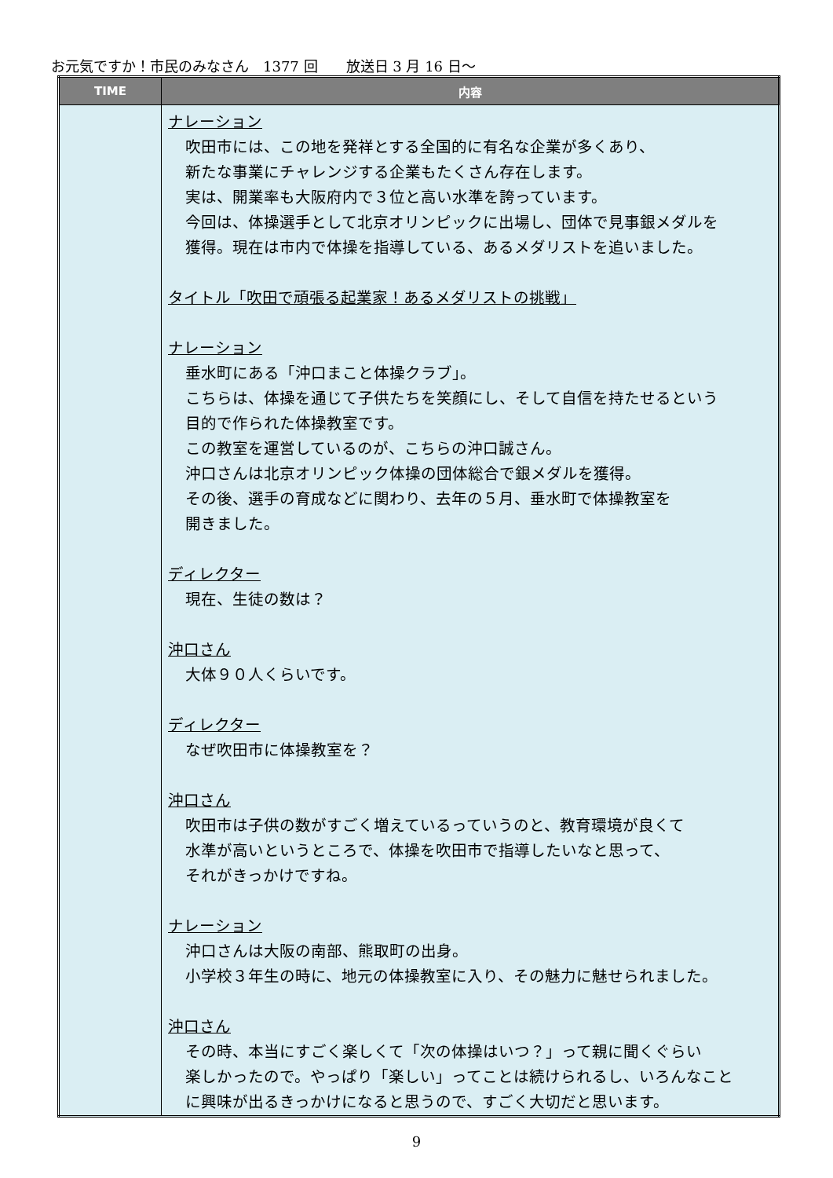お元気ですか！市民のみなさん　1377 回　　放送日 3 月 16 日～
| TIME | 内容 |
| --- | --- |
| | ナレーション 吹田市には、この地を発祥とする全国的に有名な企業が多くあり、 新たな事業にチャレンジする企業もたくさん存在します。 実は、開業率も大阪府内で３位と高い水準を誇っています。 今回は、体操選手として北京オリンピックに出場し、団体で見事銀メダルを 獲得。現在は市内で体操を指導している、あるメダリストを追いました。 タイトル「吹田で頑張る起業家！あるメダリストの挑戦」 ナレーション 垂水町にある「沖口まこと体操クラブ」。 こちらは、体操を通じて子供たちを笑顔にし、そして自信を持たせるという 目的で作られた体操教室です。 この教室を運営しているのが、こちらの沖口誠さん。 沖口さんは北京オリンピック体操の団体総合で銀メダルを獲得。 その後、選手の育成などに関わり、去年の５月、垂水町で体操教室を 開きました。 ディレクター 現在、生徒の数は？ 沖口さん 大体９０人くらいです。 ディレクター なぜ吹田市に体操教室を？ 沖口さん 吹田市は子供の数がすごく増えているっていうのと、教育環境が良くて 水準が高いというところで、体操を吹田市で指導したいなと思って、 それがきっかけですね。 ナレーション 沖口さんは大阪の南部、熊取町の出身。 小学校３年生の時に、地元の体操教室に入り、その魅力に魅せられました。 沖口さん その時、本当にすごく楽しくて「次の体操はいつ？」って親に聞くぐらい 楽しかったので。やっぱり「楽しい」ってことは続けられるし、いろんなこと に興味が出るきっかけになると思うので、すごく大切だと思います。 |
9